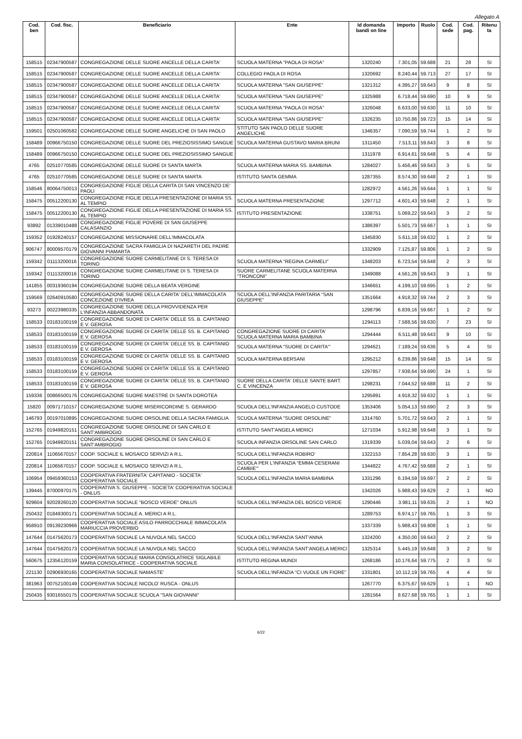Allegato A
| Cod. ben | Cod. fisc. | Beneficiario | Ente | Id domanda bandi on line | Importo | Ruolo | Cod. sede | Cod. pag. | Ritenu ta |
| --- | --- | --- | --- | --- | --- | --- | --- | --- | --- |
| 158515 | 02347900587 | CONGREGAZIONE DELLE SUORE ANCELLE DELLA CARITA' | SCUOLA MATERNA "PAOLA DI ROSA" | 1320240 | 7.301,05 | 59.688 | 21 | 28 | SI |
| 158515 | 02347900587 | CONGREGAZIONE DELLE SUORE ANCELLE DELLA CARITA' | COLLEGIO PAOLA DI ROSA | 1320692 | 8.240,44 | 59.713 | 27 | 17 | SI |
| 158515 | 02347900587 | CONGREGAZIONE DELLE SUORE ANCELLE DELLA CARITA' | SCUOLA MATERNA "SAN GIUSEPPE" | 1321312 | 4.395,27 | 59.643 | 9 | 8 | SI |
| 158515 | 02347900587 | CONGREGAZIONE DELLE SUORE ANCELLE DELLA CARITA' | SCUOLA MATERNA "SAN GIUSEPPE" | 1325988 | 6.718,44 | 59.690 | 10 | 9 | SI |
| 158515 | 02347900587 | CONGREGAZIONE DELLE SUORE ANCELLE DELLA CARITA' | SCUOLA MATERNA "PAOLA DI ROSA" | 1326048 | 6.633,00 | 59.630 | 11 | 10 | SI |
| 158515 | 02347900587 | CONGREGAZIONE DELLE SUORE ANCELLE DELLA CARITA' | SCUOLA MATERNA "SAN GIUSEPPE" | 1326235 | 10.750,86 | 59.723 | 15 | 14 | SI |
| 159501 | 02501060582 | CONGREGAZIONE DELLE SUORE ANGELICHE DI SAN PAOLO | STITUTO SAN PAOLO DELLE SUORE ANGELICHE | 1346357 | 7.090,59 | 59.744 | 1 | 2 | SI |
| 158489 | 00966750150 | CONGREGAZIONE DELLE SUORE DEL PREZIOSISSIMO SANGUE | SCUOLA MATERNA GUSTAVO MARIA BRUNI | 1311450 | 7.513,11 | 59.643 | 3 | 8 | SI |
| 158489 | 00966750150 | CONGREGAZIONE DELLE SUORE DEL PREZIOSISSIMO SANGUE | | 1311978 | 6.914,61 | 59.648 | 5 | 4 | SI |
| 4765 | 02510770585 | CONGREGAZIONE DELLE SUORE DI SANTA MARTA | SCUOLA MATERNA MARIA SS. BAMBINA | 1284027 | 5.456,46 | 59.643 | 3 | 5 | SI |
| 4765 | 02510770585 | CONGREGAZIONE DELLE SUORE DI SANTA MARTA | ISTITUTO SANTA GEMMA | 1287355 | 8.574,30 | 59.648 | 2 | 1 | SI |
| 158546 | 80064750013 | CONGREGAZIONE FIGLIE DELLA CARITA DI SAN VINCENZO DE' PAOLI | | 1282972 | 4.561,26 | 59.644 | 1 | 1 | SI |
| 158475 | 00512200130 | CONGREGAZIONE FIGLIE DELLA PRESENTAZIONE DI MARIA SS. AL TEMPIO | SCUOLA MATERNA PRESENTAZIONE | 1297712 | 4.601,43 | 59.648 | 2 | 1 | SI |
| 158475 | 00512200130 | CONGREGAZIONE FIGLIE DELLA PRESENTAZIONE DI MARIA SS. AL TEMPIO | ISTITUTO PRESENTAZIONE | 1338751 | 5.069,22 | 59.643 | 3 | 2 | SI |
| 93892 | 01339010488 | CONGREGAZIONE FIGLIE POVERE DI SAN GIUSEPPE CALASANZIO | | 1386397 | 5.501,73 | 59.667 | 1 | 1 | SI |
| 159352 | 01928240157 | CONGREGAZIONE MISSIONARIE DELL'IMMACOLATA | | 1345830 | 5.611,18 | 59.632 | 1 | 2 | SI |
| 906747 | 80009570179 | CONGREGAZIONE SACRA FAMIGLIA DI NAZARETH DEL PADRE GIOVANNI PIAMARTA | | 1332909 | 7.125,87 | 59.806 | 1 | 2 | SI |
| 159342 | 01113200016 | CONGREGAZIONE SUORE CARMELITANE DI S. TERESA DI TORINO | SCUOLA MATERNA "REGINA CARMELI" | 1348203 | 6.723,54 | 59.648 | 2 | 3 | SI |
| 159342 | 01113200016 | CONGREGAZIONE SUORE CARMELITANE DI S. TERESA DI TORINO | SUORE CARMELITANE SCUOLA MATERNA "TRONCONI" | 1349088 | 4.561,26 | 59.643 | 3 | 1 | SI |
| 141855 | 00319360194 | CONGREGAZIONE SUORE DELLA BEATA VERGINE | | 1346651 | 4.199,10 | 59.695 | 1 | 2 | SI |
| 159569 | 02640910580 | CONGREGAZIONE SUORE DELLA CARITA' DELL'IMMACOLATA CONCEZIONE D'IVREA | SCUOLA DELL'INFANZIA PARITARIA "SAN GIUSEPPE" | 1351664 | 4.918,32 | 59.744 | 2 | 3 | SI |
| 93273 | 00223980335 | CONGREGAZIONE SUORE DELLA PROVVIDENZA PER L'INFANZIA ABBANDONATA | | 1298796 | 6.839,16 | 59.667 | 1 | 2 | SI |
| 158533 | 03183100159 | CONGREGAZIONE SUORE DI CARITA' DELLE SS. B. CAPITANIO E V. GEROSA | | 1294113 | 7.588,56 | 59.630 | 7 | 23 | SI |
| 158533 | 03183100159 | CONGREGAZIONE SUORE DI CARITA' DELLE SS. B. CAPITANIO E V. GEROSA | CONGREGAZIONE SUORE DI CARITA' SCUOLA MATERNA MARIA BAMBINA | 1294444 | 6.511,48 | 59.643 | 9 | 10 | SI |
| 158533 | 03183100159 | CONGREGAZIONE SUORE DI CARITA' DELLE SS. B. CAPITANIO E V. GEROSA | SCUOLA MATERNA "SUORE DI CARITA'" | 1294621 | 7.189,24 | 59.636 | 5 | 4 | SI |
| 158533 | 03183100159 | CONGREGAZIONE SUORE DI CARITA' DELLE SS. B. CAPITANIO E V. GEROSA | SCUOLA MATERNA BERSANI | 1295212 | 6.239,86 | 59.648 | 15 | 14 | SI |
| 158533 | 03183100159 | CONGREGAZIONE SUORE DI CARITA' DELLE SS. B. CAPITANIO E V. GEROSA | | 1297857 | 7.938,64 | 59.690 | 24 | 1 | SI |
| 158533 | 03183100159 | CONGREGAZIONE SUORE DI CARITA' DELLE SS. B. CAPITANIO E V. GEROSA | SUORE DELLA CARITA' DELLE SANTE BART. C. E VINCENZA | 1298231 | 7.044,52 | 59.688 | 11 | 2 | SI |
| 159336 | 00866500176 | CONGREGAZIONE SUORE MAESTRE DI SANTA DOROTEA | | 1295891 | 4.918,32 | 59.632 | 1 | 1 | SI |
| 15820 | 00971710157 | CONGREGAZIONE SUORE MISERICORDINE S. GERARDO | SCUOLA DELL'INFANZIA ANGELO CUSTODE | 1353406 | 5.054,13 | 59.690 | 2 | 3 | SI |
| 146793 | 00197010895 | CONGREGAZIONE SUORE ORSOLINE DELLA SACRA FAMIGLIA | SCUOLA MATERNA "SUORE ORSOLINE" | 1314760 | 5.701,72 | 59.643 | 2 | 1 | SI |
| 152765 | 01949820151 | CONGREGAZIONE SUORE ORSOLINE DI SAN CARLO E SANT'AMBROGIO | ISTITUTO SANT'ANGELA MERICI | 1271034 | 5.912,98 | 59.648 | 3 | 1 | SI |
| 152765 | 01949820151 | CONGREGAZIONE SUORE ORSOLINE DI SAN CARLO E SANT'AMBROGIO | SCUOLA INFANZIA ORSOLINE SAN CARLO | 1319339 | 5.039,04 | 59.643 | 2 | 6 | SI |
| 220814 | 11065670157 | COOP. SOCIALE IL MOSAICO SERVIZI A R.L. | SCUOLA DELL'INFANZIA ROBIRO' | 1322153 | 7.854,28 | 59.630 | 3 | 1 | SI |
| 220814 | 11065670157 | COOP. SOCIALE IL MOSAICO SERVIZI A R.L. | SCUOLA PER L'INFANZIA "EMMA CESERANI CAMBIE'" | 1344822 | 4.767,42 | 59.688 | 2 | 1 | SI |
| 106954 | 09459360153 | COOPERATIVA FRATERNITA' CAPITANIO - SOCIETA' COOPERATIVA SOCIALE | SCUOLA DELL'INFANZIA MARIA BAMBINA | 1331296 | 6.194,59 | 59.697 | 2 | 2 | SI |
| 139445 | 87000970175 | COOPERATIVA S. GIUSEPPE - SOCIETA' COOPERATIVA SOCIALE - ONLUS | | 1342026 | 5.988,43 | 59.629 | 2 | 1 | NO |
| 929604 | 92028260120 | COOPERATIVA SOCIALE "BOSCO VERDE" ONLUS | SCUOLA DELL'INFANZIA DEL BOSCO VERDE | 1290446 | 3.981,11 | 59.635 | 2 | 1 | NO |
| 250432 | 01849300171 | COOPERATIVA SOCIALE A. MERICI A R.L. | | 1289753 | 6.974,17 | 59.765 | 1 | 3 | SI |
| 958910 | 09139230966 | COOPERATIVA SOCIALE ASILO PARROCCHIALE IMMACOLATA MARIUCCIA PROVERBIO | | 1337339 | 5.988,43 | 59.808 | 1 | 1 | SI |
| 147644 | 01475620173 | COOPERATIVA SOCIALE LA NUVOLA NEL SACCO | SCUOLA DELL'INFANZIA SANT'ANNA | 1324200 | 4.350,00 | 59.643 | 2 | 2 | SI |
| 147644 | 01475620173 | COOPERATIVA SOCIALE LA NUVOLA NEL SACCO | SCUOLA DELL'INFANZIA SANT'ANGELA MERICI | 1325314 | 5.445,19 | 59.648 | 3 | 2 | SI |
| 560675 | 12356120159 | COOPERATIVA SOCIALE MARIA CONSOLATRICE SIGLABILE MARIA CONSOLATRICE - COOPERATIVA SOCIALE | ISTITUTO REGINA MUNDI | 1268186 | 10.176,64 | 59.775 | 2 | 3 | SI |
| 221130 | 02906930165 | COOPERATIVA SOCIALE NAMASTE' | SCUOLA DELL'INFANZIA "CI VUOLE UN FIORE" | 1331801 | 10.112,19 | 59.765 | 4 | 4 | SI |
| 381963 | 00752100149 | COOPERATIVA SOCIALE NICOLO' RUSCA - ONLUS | | 1267770 | 6.375,67 | 59.629 | 1 | 1 | NO |
| 250435 | 93016550175 | COOPERATIVA SOCIALE SCUOLA "SAN GIOVANNI" | | 1281564 | 8.627,68 | 59.765 | 1 | 1 | SI |
6/22